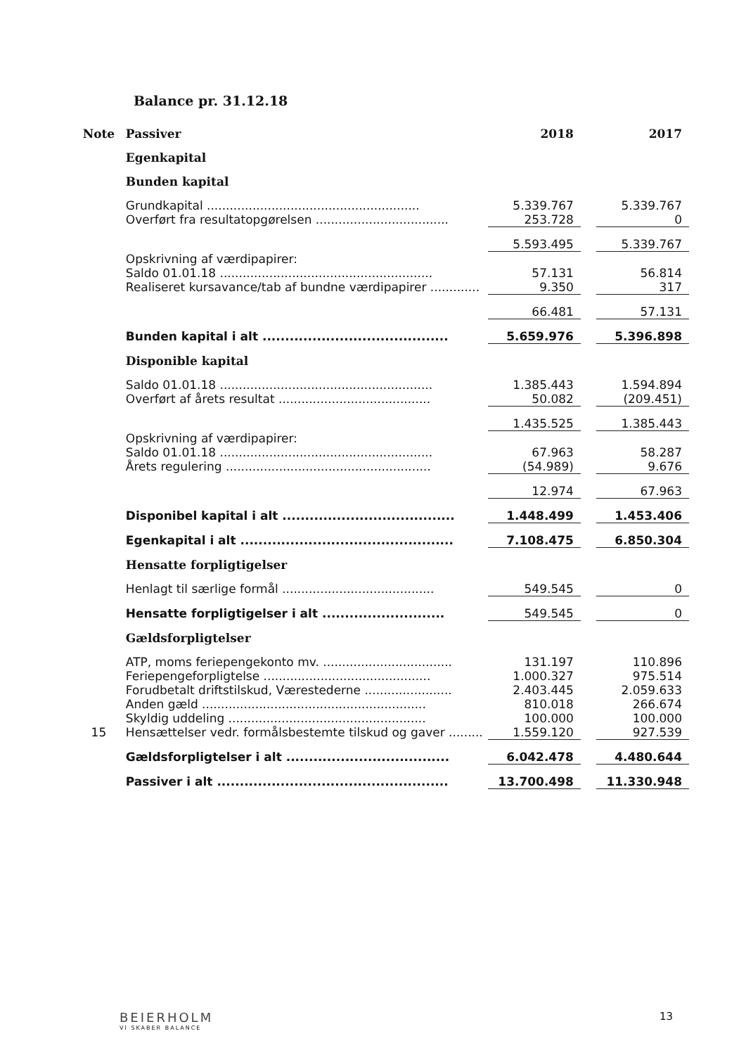Balance pr. 31.12.18
| Note | Passiver | 2018 | | 2017 |
| --- | --- | --- | --- | --- |
| | Egenkapital | | | |
| | Bunden kapital | | | |
| | Grundkapital ........................................................ | 5.339.767 | | 5.339.767 |
| | Overført fra resultatopgørelsen ................................... | 253.728 | | 0 |
| | | 5.593.495 | | 5.339.767 |
| | Opskrivning af værdipapirer: | | | |
| | Saldo 01.01.18 ........................................................ | 57.131 | | 56.814 |
| | Realiseret kursavance/tab af bundne værdipapirer ............. | 9.350 | | 317 |
| | | 66.481 | | 57.131 |
| | Bunden kapital i alt ......................................... | 5.659.976 | | 5.396.898 |
| | Disponible kapital | | | |
| | Saldo 01.01.18 ........................................................ | 1.385.443 | | 1.594.894 |
| | Overført af årets resultat ........................................ | 50.082 | | (209.451) |
| | | 1.435.525 | | 1.385.443 |
| | Opskrivning af værdipapirer: | | | |
| | Saldo 01.01.18 ........................................................ | 67.963 | | 58.287 |
| | Årets regulering ...................................................... | (54.989) | | 9.676 |
| | | 12.974 | | 67.963 |
| | Disponibel kapital i alt ...................................... | 1.448.499 | | 1.453.406 |
| | Egenkapital i alt ............................................... | 7.108.475 | | 6.850.304 |
| | Hensatte forpligtigelser | | | |
| | Henlagt til særlige formål ........................................ | 549.545 | | 0 |
| | Hensatte forpligtigelser i alt ........................... | 549.545 | | 0 |
| | Gældsforpligtelser | | | |
| | ATP, moms feriepengekonto mv. .................................. | 131.197 | | 110.896 |
| | Feriepengeforpligtelse ............................................ | 1.000.327 | | 975.514 |
| | Forudbetalt driftstilskud, Værestederne ....................... | 2.403.445 | | 2.059.633 |
| | Anden gæld ........................................................... | 810.018 | | 266.674 |
| | Skyldig uddeling .................................................... | 100.000 | | 100.000 |
| 15 | Hensættelser vedr. formålsbestemte tilskud og gaver ......... | 1.559.120 | | 927.539 |
| | Gældsforpligtelser i alt .................................... | 6.042.478 | | 4.480.644 |
| | Passiver i alt ................................................... | 13.700.498 | | 11.330.948 |
BEIERHOLM
VI SKABER BALANCE
13